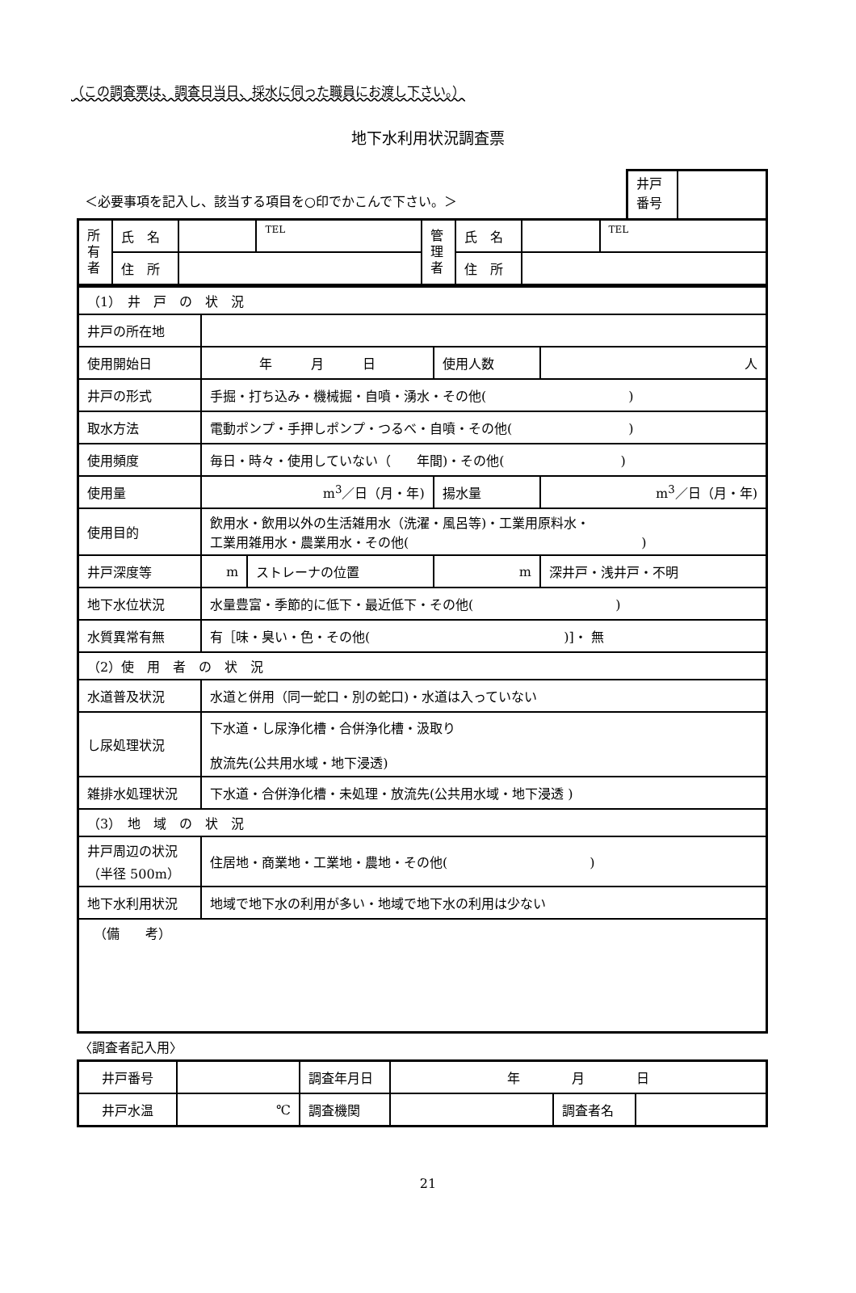（この調査票は、調査日当日、採水に伺った職員にお渡し下さい。）
地下水利用状況調査票
＜必要事項を記入し、該当する項目を○印でかこんで下さい。＞
井戸
番号
| 所 有 者 | 氏 名 | | TEL | 管 理 者 | 氏 名 | | TEL |
| | 住 所 | | | | 住 所 | | |
| （1） 井 戸 の 状 況 | | | | | |
| 井戸の所在地 | | | | | |
| 使用開始日 | 年 月 日 | | 使用人数 | 人 | |
| 井戸の形式 | 手掘・打ち込み・機械掘・自噴・湧水・その他( ) | | | | |
| 取水方法 | 電動ポンプ・手押しポンプ・つるべ・自噴・その他( ) | | | | |
| 使用頻度 | 毎日・時々・使用していない（ 年間)・その他( ) | | | | |
| 使用量 | m<sup>3</sup>／日（月・年) | | 揚水量 | m<sup>3</sup>／日（月・年) | |
| 使用目的 | 飲用水・飲用以外の生活雑用水（洗濯・風呂等)・工業用原料水・ 工業用雑用水・農業用水・その他( ) | | | | |
| 井戸深度等 | m | ストレーナの位置 | m | | 深井戸・浅井戸・不明 |
| 地下水位状況 | 水量豊富・季節的に低下・最近低下・その他( ) | | | | |
| 水質異常有無 | 有［味・臭い・色・その他( )]・ 無 | | | | |
| （2）使 用 者 の 状 況 | | | | | |
| 水道普及状況 | 水道と併用（同一蛇口・別の蛇口)・水道は入っていない | | | | |
| し尿処理状況 | 下水道・し尿浄化槽・合併浄化槽・汲取り 放流先(公共用水域・地下浸透) | | | | |
| 雑排水処理状況 | 下水道・合併浄化槽・未処理・放流先(公共用水域・地下浸透 ) | | | | |
| （3） 地 域 の 状 況 | | | | | |
| 井戸周辺の状況 （半径 500m） | 住居地・商業地・工業地・農地・その他( ) | | | | |
| 地下水利用状況 | 地域で地下水の利用が多い・地域で地下水の利用は少ない | | | | |
| （備 考） | | | | | |
〈調査者記入用〉
| 井戸番号 | | 調査年月日 | 年 月 日 | | |
| 井戸水温 | ℃ | 調査機関 | | 調査者名 | |
21